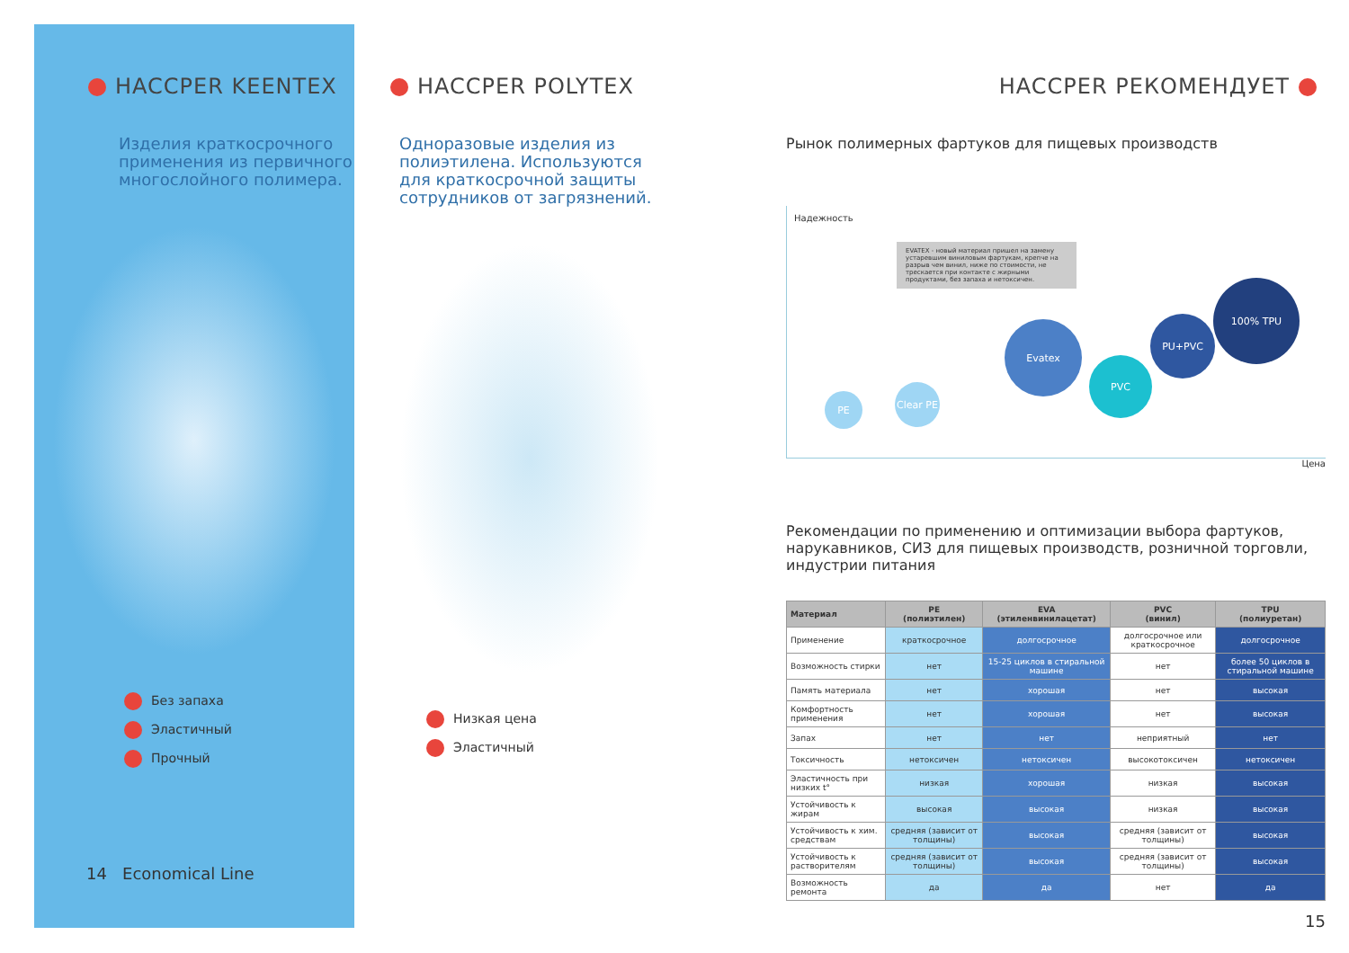HACCPER KEENTEX
Изделия краткосрочного применения из первичного многослойного полимера.
Без запаха
Эластичный
Прочный
14 Economical Line
HACCPER POLYTEX
Одноразовые изделия из полиэтилена. Используются для краткосрочной защиты сотрудников от загрязнений.
Низкая цена
Эластичный
HACCPER РЕКОМЕНДУЕТ
Рынок полимерных фартуков для пищевых производств
Надежность
EVATEX - новый материал пришел на замену устаревшим виниловым фартукам, крепче на разрыв чем винил, ниже по стоимости, не трескается при контакте с жирными продуктами, без запаха и нетоксичен.
PE
Clear PE
Evatex
PVC
PU+PVC
100% TPU
Цена
Рекомендации по применению и оптимизации выбора фартуков, нарукавников, СИЗ для пищевых производств, розничной торговли, индустрии питания
| Материал | PE (полиэтилен) | EVA (этиленвинилацетат) | PVC (винил) | TPU (полиуретан) |
| --- | --- | --- | --- | --- |
| Применение | краткосрочное | долгосрочное | долгосрочное или краткосрочное | долгосрочное |
| Возможность стирки | нет | 15-25 циклов в стиральной машине | нет | более 50 циклов в стиральной машине |
| Память материала | нет | хорошая | нет | высокая |
| Комфортность применения | нет | хорошая | нет | высокая |
| Запах | нет | нет | неприятный | нет |
| Токсичность | нетоксичен | нетоксичен | высокотоксичен | нетоксичен |
| Эластичность при низких t° | низкая | хорошая | низкая | высокая |
| Устойчивость к жирам | высокая | высокая | низкая | высокая |
| Устойчивость к хим. средствам | средняя (зависит от толщины) | высокая | средняя (зависит от толщины) | высокая |
| Устойчивость к растворителям | средняя (зависит от толщины) | высокая | средняя (зависит от толщины) | высокая |
| Возможность ремонта | да | да | нет | да |
15